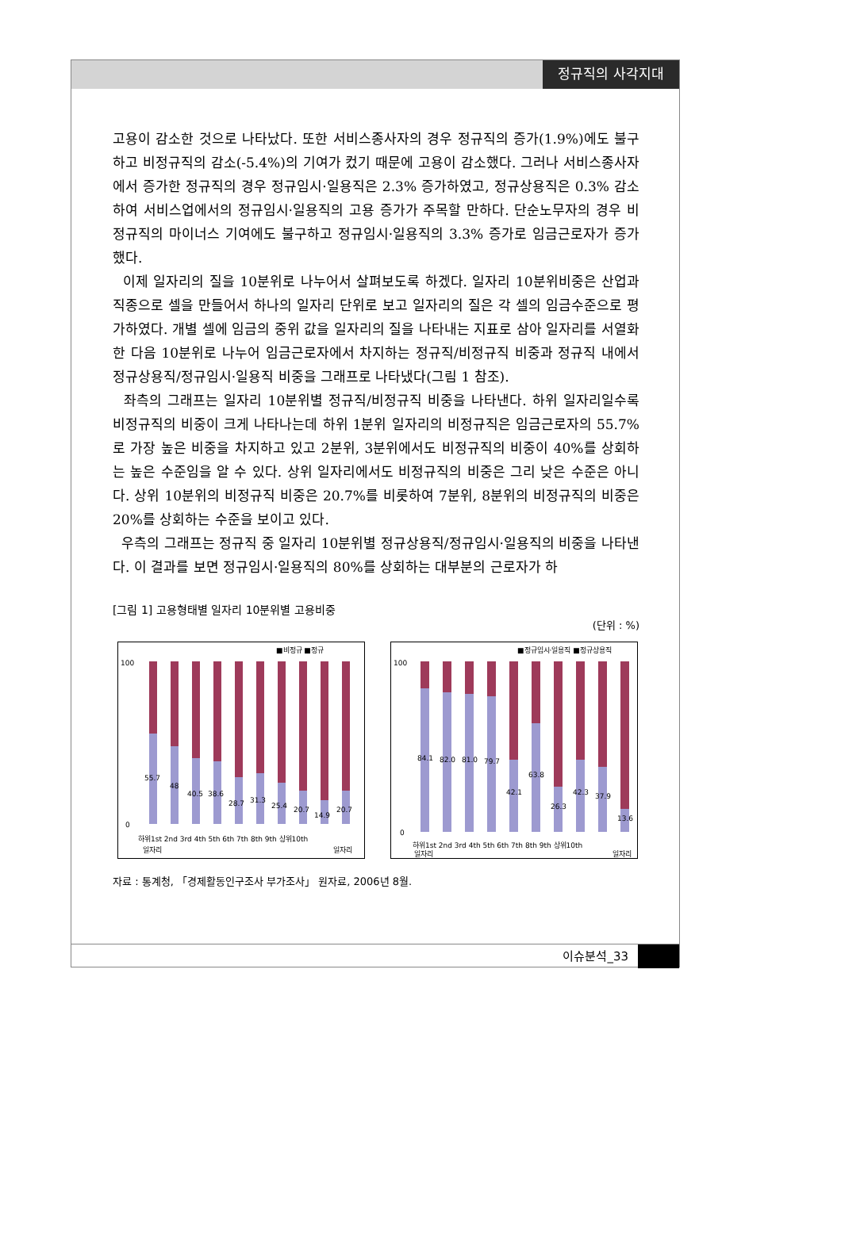정규직의 사각지대
고용이 감소한 것으로 나타났다. 또한 서비스종사자의 경우 정규직의 증가(1.9%)에도 불구하고 비정규직의 감소(-5.4%)의 기여가 컸기 때문에 고용이 감소했다. 그러나 서비스종사자에서 증가한 정규직의 경우 정규임시·일용직은 2.3% 증가하였고, 정규상용직은 0.3% 감소하여 서비스업에서의 정규임시·일용직의 고용 증가가 주목할 만하다. 단순노무자의 경우 비정규직의 마이너스 기여에도 불구하고 정규임시·일용직의 3.3% 증가로 임금근로자가 증가했다.
이제 일자리의 질을 10분위로 나누어서 살펴보도록 하겠다. 일자리 10분위비중은 산업과 직종으로 셀을 만들어서 하나의 일자리 단위로 보고 일자리의 질은 각 셀의 임금수준으로 평가하였다. 개별 셀에 임금의 중위 값을 일자리의 질을 나타내는 지표로 삼아 일자리를 서열화한 다음 10분위로 나누어 임금근로자에서 차지하는 정규직/비정규직 비중과 정규직 내에서 정규상용직/정규임시·일용직 비중을 그래프로 나타냈다(그림 1 참조).
좌측의 그래프는 일자리 10분위별 정규직/비정규직 비중을 나타낸다. 하위 일자리일수록 비정규직의 비중이 크게 나타나는데 하위 1분위 일자리의 비정규직은 임금근로자의 55.7%로 가장 높은 비중을 차지하고 있고 2분위, 3분위에서도 비정규직의 비중이 40%를 상회하는 높은 수준임을 알 수 있다. 상위 일자리에서도 비정규직의 비중은 그리 낮은 수준은 아니다. 상위 10분위의 비정규직 비중은 20.7%를 비롯하여 7분위, 8분위의 비정규직의 비중은 20%를 상회하는 수준을 보이고 있다.
우측의 그래프는 정규직 중 일자리 10분위별 정규상용직/정규임시·일용직의 비중을 나타낸다. 이 결과를 보면 정규임시·일용직의 80%를 상회하는 대부분의 근로자가 하
[그림 1] 고용형태별 일자리 10분위별 고용비중
(단위 : %)
■비정규 ■정규
55.7
48
40.5
38.6
28.7
31.3
25.4
20.7
14.9
20.7
100
0
하위1st 2nd 3rd 4th 5th 6th 7th 8th 9th 상위10th
일자리
일자리
■정규임시·일용직 ■정규상용직
84.1
82.0
81.0
79.7
42.1
63.8
26.3
42.3
37.9
13.6
100
0
하위1st 2nd 3rd 4th 5th 6th 7th 8th 9th 상위10th
일자리
일자리
자료 : 통계청, 「경제활동인구조사 부가조사」 원자료, 2006년 8월.
이슈분석_33